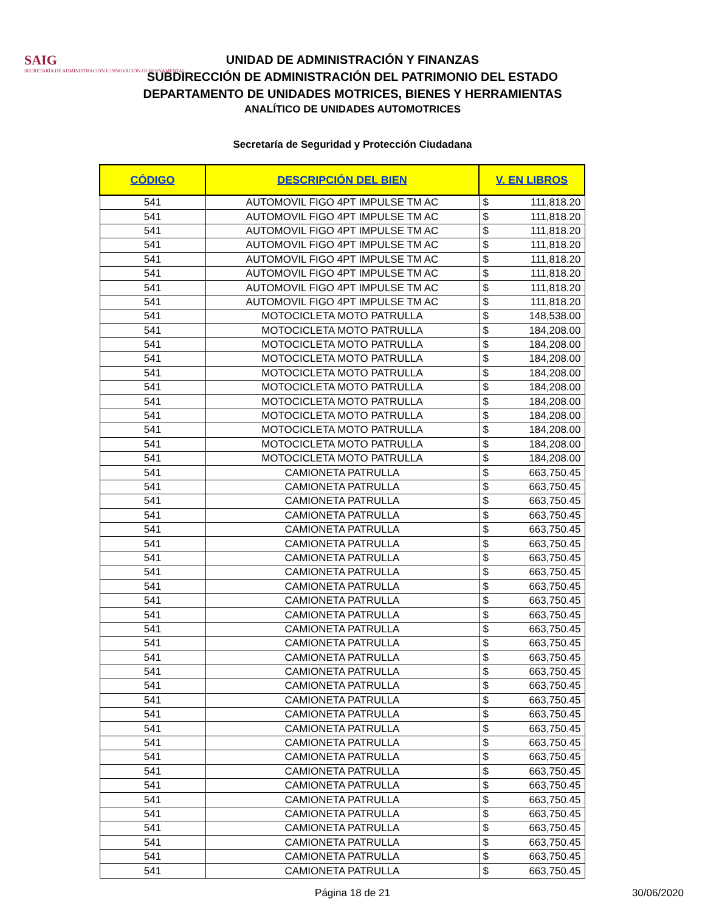SAIG
SECRETARÍA DE ADMINISTRACIÓN E INNOVACIÓN GUBERNAMENTAL
UNIDAD DE ADMINISTRACIÓN Y FINANZAS
SUBDIRECCIÓN DE ADMINISTRACIÓN DEL PATRIMONIO DEL ESTADO
DEPARTAMENTO DE UNIDADES MOTRICES, BIENES Y HERRAMIENTAS
ANALÍTICO DE UNIDADES AUTOMOTRICES
Secretaría de Seguridad y Protección Ciudadana
| CÓDIGO | DESCRIPCIÓN DEL BIEN | V. EN LIBROS | |
| --- | --- | --- | --- |
| 541 | AUTOMOVIL FIGO 4PT IMPULSE TM AC | $ | 111,818.20 |
| 541 | AUTOMOVIL FIGO 4PT IMPULSE TM AC | $ | 111,818.20 |
| 541 | AUTOMOVIL FIGO 4PT IMPULSE TM AC | $ | 111,818.20 |
| 541 | AUTOMOVIL FIGO 4PT IMPULSE TM AC | $ | 111,818.20 |
| 541 | AUTOMOVIL FIGO 4PT IMPULSE TM AC | $ | 111,818.20 |
| 541 | AUTOMOVIL FIGO 4PT IMPULSE TM AC | $ | 111,818.20 |
| 541 | AUTOMOVIL FIGO 4PT IMPULSE TM AC | $ | 111,818.20 |
| 541 | AUTOMOVIL FIGO 4PT IMPULSE TM AC | $ | 111,818.20 |
| 541 | MOTOCICLETA MOTO PATRULLA | $ | 148,538.00 |
| 541 | MOTOCICLETA MOTO PATRULLA | $ | 184,208.00 |
| 541 | MOTOCICLETA MOTO PATRULLA | $ | 184,208.00 |
| 541 | MOTOCICLETA MOTO PATRULLA | $ | 184,208.00 |
| 541 | MOTOCICLETA MOTO PATRULLA | $ | 184,208.00 |
| 541 | MOTOCICLETA MOTO PATRULLA | $ | 184,208.00 |
| 541 | MOTOCICLETA MOTO PATRULLA | $ | 184,208.00 |
| 541 | MOTOCICLETA MOTO PATRULLA | $ | 184,208.00 |
| 541 | MOTOCICLETA MOTO PATRULLA | $ | 184,208.00 |
| 541 | MOTOCICLETA MOTO PATRULLA | $ | 184,208.00 |
| 541 | MOTOCICLETA MOTO PATRULLA | $ | 184,208.00 |
| 541 | CAMIONETA PATRULLA | $ | 663,750.45 |
| 541 | CAMIONETA PATRULLA | $ | 663,750.45 |
| 541 | CAMIONETA PATRULLA | $ | 663,750.45 |
| 541 | CAMIONETA PATRULLA | $ | 663,750.45 |
| 541 | CAMIONETA PATRULLA | $ | 663,750.45 |
| 541 | CAMIONETA PATRULLA | $ | 663,750.45 |
| 541 | CAMIONETA PATRULLA | $ | 663,750.45 |
| 541 | CAMIONETA PATRULLA | $ | 663,750.45 |
| 541 | CAMIONETA PATRULLA | $ | 663,750.45 |
| 541 | CAMIONETA PATRULLA | $ | 663,750.45 |
| 541 | CAMIONETA PATRULLA | $ | 663,750.45 |
| 541 | CAMIONETA PATRULLA | $ | 663,750.45 |
| 541 | CAMIONETA PATRULLA | $ | 663,750.45 |
| 541 | CAMIONETA PATRULLA | $ | 663,750.45 |
| 541 | CAMIONETA PATRULLA | $ | 663,750.45 |
| 541 | CAMIONETA PATRULLA | $ | 663,750.45 |
| 541 | CAMIONETA PATRULLA | $ | 663,750.45 |
| 541 | CAMIONETA PATRULLA | $ | 663,750.45 |
| 541 | CAMIONETA PATRULLA | $ | 663,750.45 |
| 541 | CAMIONETA PATRULLA | $ | 663,750.45 |
| 541 | CAMIONETA PATRULLA | $ | 663,750.45 |
| 541 | CAMIONETA PATRULLA | $ | 663,750.45 |
| 541 | CAMIONETA PATRULLA | $ | 663,750.45 |
| 541 | CAMIONETA PATRULLA | $ | 663,750.45 |
| 541 | CAMIONETA PATRULLA | $ | 663,750.45 |
| 541 | CAMIONETA PATRULLA | $ | 663,750.45 |
| 541 | CAMIONETA PATRULLA | $ | 663,750.45 |
| 541 | CAMIONETA PATRULLA | $ | 663,750.45 |
| 541 | CAMIONETA PATRULLA | $ | 663,750.45 |
Página 18 de 21
30/06/2020